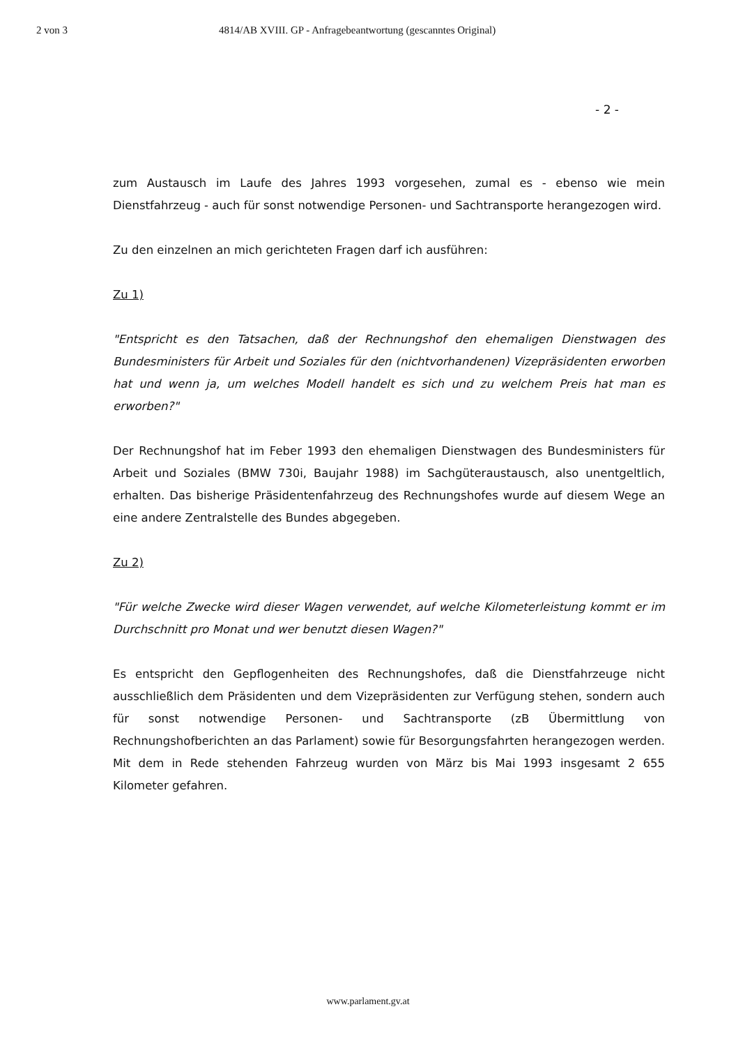2 von 3 4814/AB XVIII. GP - Anfragebeantwortung (gescanntes Original)
- 2 -
zum Austausch im Laufe des Jahres 1993 vorgesehen, zumal es - ebenso wie mein Dienstfahrzeug - auch für sonst notwendige Personen- und Sachtransporte herangezogen wird.
Zu den einzelnen an mich gerichteten Fragen darf ich ausführen:
Zu 1)
"Entspricht es den Tatsachen, daß der Rechnungshof den ehemaligen Dienstwagen des Bundesministers für Arbeit und Soziales für den (nichtvorhandenen) Vizepräsidenten erworben hat und wenn ja, um welches Modell handelt es sich und zu welchem Preis hat man es erworben?"
Der Rechnungshof hat im Feber 1993 den ehemaligen Dienstwagen des Bundesministers für Arbeit und Soziales (BMW 730i, Baujahr 1988) im Sachgüteraustausch, also unentgeltlich, erhalten. Das bisherige Präsidentenfahrzeug des Rechnungshofes wurde auf diesem Wege an eine andere Zentralstelle des Bundes abgegeben.
Zu 2)
"Für welche Zwecke wird dieser Wagen verwendet, auf welche Kilometerleistung kommt er im Durchschnitt pro Monat und wer benutzt diesen Wagen?"
Es entspricht den Gepflogenheiten des Rechnungshofes, daß die Dienstfahrzeuge nicht ausschließlich dem Präsidenten und dem Vizepräsidenten zur Verfügung stehen, sondern auch für sonst notwendige Personen- und Sachtransporte (zB Übermittlung von Rechnungshofberichten an das Parlament) sowie für Besorgungsfahrten herangezogen werden. Mit dem in Rede stehenden Fahrzeug wurden von März bis Mai 1993 insgesamt 2 655 Kilometer gefahren.
www.parlament.gv.at